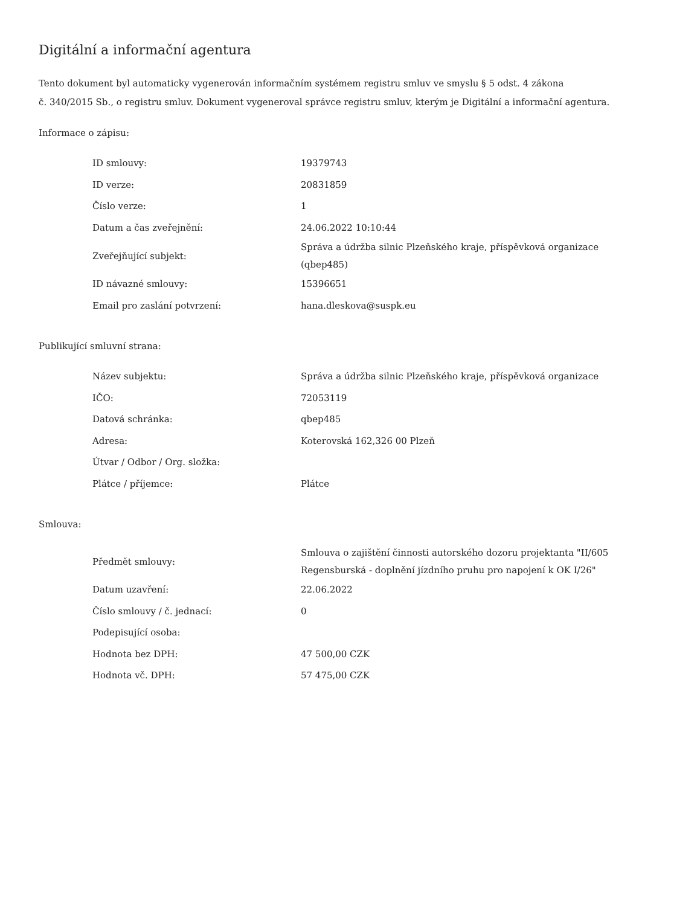Digitální a informační agentura
Tento dokument byl automaticky vygenerován informačním systémem registru smluv ve smyslu § 5 odst. 4 zákona
č. 340/2015 Sb., o registru smluv. Dokument vygeneroval správce registru smluv, kterým je Digitální a informační agentura.
Informace o zápisu:
| ID smlouvy: | 19379743 |
| ID verze: | 20831859 |
| Číslo verze: | 1 |
| Datum a čas zveřejnění: | 24.06.2022 10:10:44 |
| Zveřejňující subjekt: | Správa a údržba silnic Plzeňského kraje, příspěvková organizace (qbep485) |
| ID návazné smlouvy: | 15396651 |
| Email pro zaslání potvrzení: | hana.dleskova@suspk.eu |
Publikující smluvní strana:
| Název subjektu: | Správa a údržba silnic Plzeňského kraje, příspěvková organizace |
| IČO: | 72053119 |
| Datová schránka: | qbep485 |
| Adresa: | Koterovská 162,326 00 Plzeň |
| Útvar / Odbor / Org. složka: | |
| Plátce / příjemce: | Plátce |
Smlouva:
| Předmět smlouvy: | Smlouva o zajištění činnosti autorského dozoru projektanta "II/605 Regensburská - doplnění jízdního pruhu pro napojení k OK I/26" |
| Datum uzavření: | 22.06.2022 |
| Číslo smlouvy / č. jednací: | 0 |
| Podepisující osoba: | |
| Hodnota bez DPH: | 47 500,00 CZK |
| Hodnota vč. DPH: | 57 475,00 CZK |